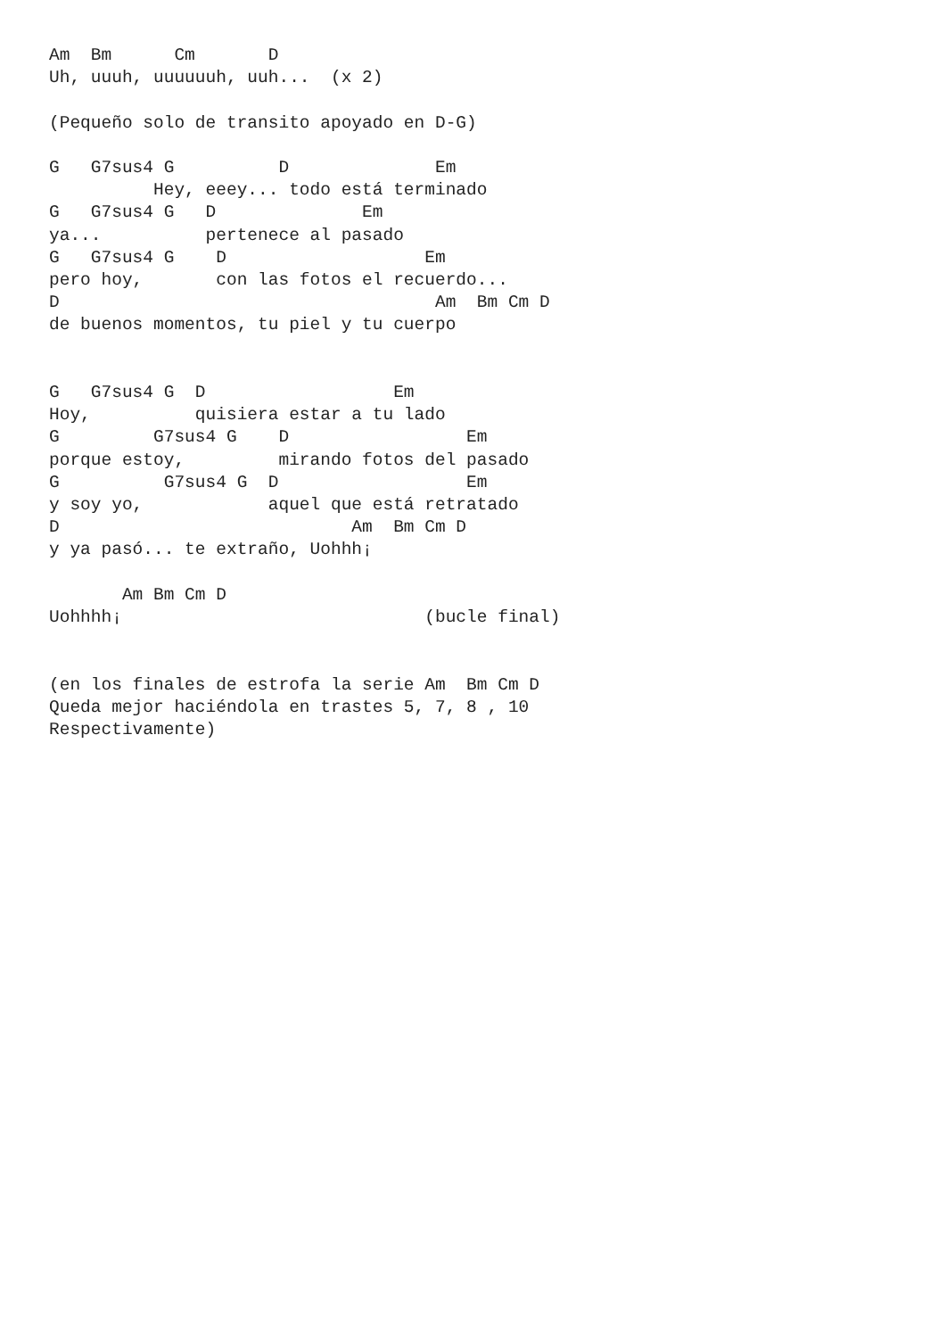Am  Bm      Cm       D
Uh, uuuh, uuuuuuh, uuh...  (x 2)

(Pequeño solo de transito apoyado en D-G)

G   G7sus4 G          D              Em
          Hey, eeey... todo está terminado
G   G7sus4 G   D              Em
ya...          pertenece al pasado
G   G7sus4 G    D                   Em
pero hoy,       con las fotos el recuerdo...
D                                    Am  Bm Cm D
de buenos momentos, tu piel y tu cuerpo


G   G7sus4 G  D                  Em
Hoy,          quisiera estar a tu lado
G         G7sus4 G    D                 Em
porque estoy,         mirando fotos del pasado
G          G7sus4 G  D                  Em
y soy yo,            aquel que está retratado
D                            Am  Bm Cm D
y ya pasó... te extraño, Uohhh¡

       Am Bm Cm D
Uohhhh¡                             (bucle final)


(en los finales de estrofa la serie Am  Bm Cm D
Queda mejor haciéndola en trastes 5, 7, 8 , 10
Respectivamente)